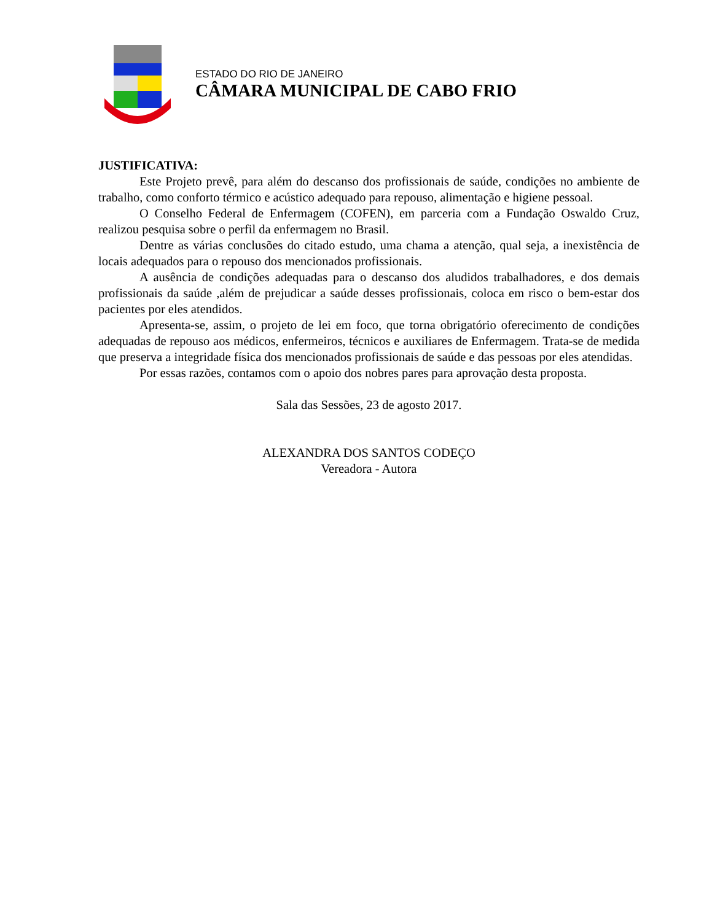ESTADO DO RIO DE JANEIRO
CÂMARA MUNICIPAL DE CABO FRIO
JUSTIFICATIVA:
Este Projeto prevê, para além do descanso dos profissionais de saúde, condições no ambiente de trabalho, como conforto térmico e acústico adequado para repouso, alimentação e higiene pessoal.
O Conselho Federal de Enfermagem (COFEN), em parceria com a Fundação Oswaldo Cruz, realizou pesquisa sobre o perfil da enfermagem no Brasil.
Dentre as várias conclusões do citado estudo, uma chama a atenção, qual seja, a inexistência de locais adequados para o repouso dos mencionados profissionais.
A ausência de condições adequadas para o descanso dos aludidos trabalhadores, e dos demais profissionais da saúde ,além de prejudicar a saúde desses profissionais, coloca em risco o bem-estar dos pacientes por eles atendidos.
Apresenta-se, assim, o projeto de lei em foco, que torna obrigatório oferecimento de condições adequadas de repouso aos médicos, enfermeiros, técnicos e auxiliares de Enfermagem. Trata-se de medida que preserva a integridade física dos mencionados profissionais de saúde e das pessoas por eles atendidas.
Por essas razões, contamos com o apoio dos nobres pares para aprovação desta proposta.
Sala das Sessões, 23 de agosto 2017.
ALEXANDRA DOS SANTOS CODEÇO
Vereadora - Autora